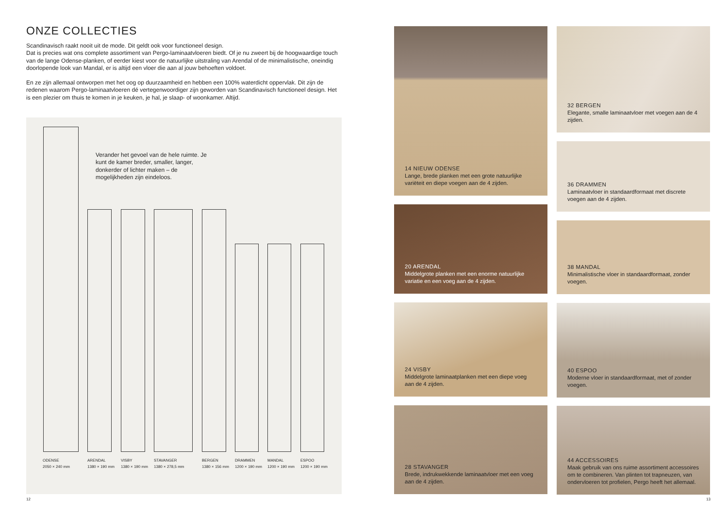ONZE COLLECTIES
Scandinavisch raakt nooit uit de mode. Dit geldt ook voor functioneel design.
Dat is precies wat ons complete assortiment van Pergo-laminaatvloeren biedt. Of je nu zweert bij de hoogwaardige touch van de lange Odense-planken, of eerder kiest voor de natuurlijke uitstraling van Arendal of de minimalistische, oneindig doorlopende look van Mandal, er is altijd een vloer die aan al jouw behoeften voldoet.
En ze zijn allemaal ontworpen met het oog op duurzaamheid en hebben een 100% waterdicht oppervlak. Dit zijn de redenen waarom Pergo-laminaatvloeren dé vertegenwoordiger zijn geworden van Scandinavisch functioneel design. Het is een plezier om thuis te komen in je keuken, je hal, je slaap- of woonkamer. Altijd.
Verander het gevoel van de hele ruimte. Je kunt de kamer breder, smaller, langer, donkerder of lichter maken – de mogelijkheden zijn eindeloos.
ODENSE
2050 × 240 mm
ARENDAL
1380 × 190 mm
VISBY
1380 × 190 mm
STAVANGER
1380 × 278,5 mm
BERGEN
1380 × 156 mm
DRAMMEN
1200 × 190 mm
MANDAL
1200 × 190 mm
ESPOO
1200 × 190 mm
12 13
14 NIEUW ODENSE
Lange, brede planken met een grote natuurlijke variëteit en diepe voegen aan de 4 zijden.
32 BERGEN
Elegante, smalle laminaatvloer met voegen aan de 4 zijden.
36 DRAMMEN
Laminaatvloer in standaardformaat met discrete voegen aan de 4 zijden.
20 ARENDAL
Middelgrote planken met een enorme natuurlijke variatie en een voeg aan de 4 zijden.
38 MANDAL
Minimalistische vloer in standaardformaat, zonder voegen.
24 VISBY
Middelgrote laminaatplanken met een diepe voeg aan de 4 zijden.
40 ESPOO
Moderne vloer in standaardformaat, met of zonder voegen.
28 STAVANGER
Brede, indrukwekkende laminaatvloer met een voeg aan de 4 zijden.
44 ACCESSOIRES
Maak gebruik van ons ruime assortiment accessoires om te combineren. Van plinten tot trapneuzen, van ondervloeren tot profielen, Pergo heeft het allemaal.